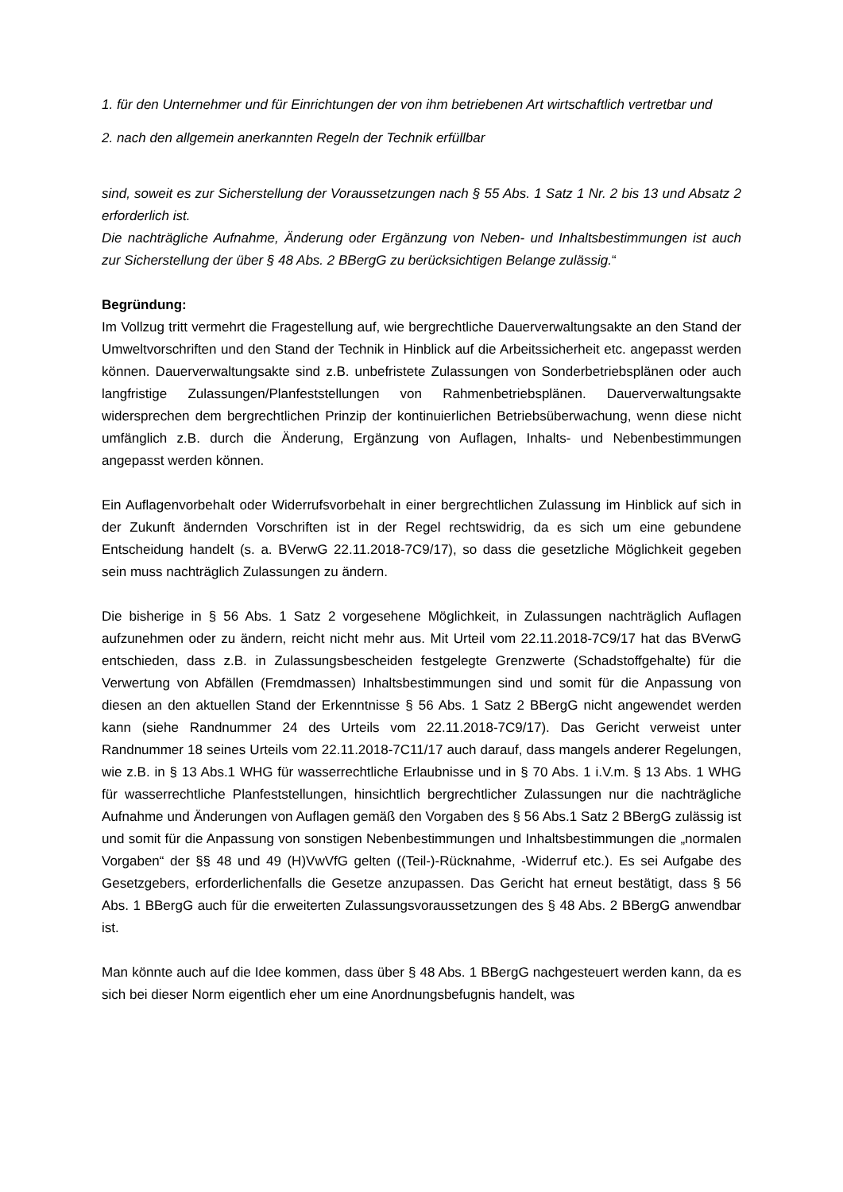1. für den Unternehmer und für Einrichtungen der von ihm betriebenen Art wirtschaftlich vertretbar und
2. nach den allgemein anerkannten Regeln der Technik erfüllbar
sind, soweit es zur Sicherstellung der Voraussetzungen nach § 55 Abs. 1 Satz 1 Nr. 2 bis 13 und Absatz 2 erforderlich ist.
Die nachträgliche Aufnahme, Änderung oder Ergänzung von Neben- und Inhaltsbestimmungen ist auch zur Sicherstellung der über § 48 Abs. 2 BBergG zu berücksichtigen Belange zulässig.“
Begründung:
Im Vollzug tritt vermehrt die Fragestellung auf, wie bergrechtliche Dauerverwaltungsakte an den Stand der Umweltvorschriften und den Stand der Technik in Hinblick auf die Arbeitssicherheit etc. angepasst werden können. Dauerverwaltungsakte sind z.B. unbefristete Zulassungen von Sonderbetriebsplänen oder auch langfristige Zulassungen/Planfeststellungen von Rahmenbetriebsplänen. Dauerverwaltungsakte widersprechen dem bergrechtlichen Prinzip der kontinuierlichen Betriebsüberwachung, wenn diese nicht umfänglich z.B. durch die Änderung, Ergänzung von Auflagen, Inhalts- und Nebenbestimmungen angepasst werden können.
Ein Auflagenvorbehalt oder Widerrufsvorbehalt in einer bergrechtlichen Zulassung im Hinblick auf sich in der Zukunft ändernden Vorschriften ist in der Regel rechtswidrig, da es sich um eine gebundene Entscheidung handelt (s. a. BVerwG 22.11.2018-7C9/17), so dass die gesetzliche Möglichkeit gegeben sein muss nachträglich Zulassungen zu ändern.
Die bisherige in § 56 Abs. 1 Satz 2 vorgesehene Möglichkeit, in Zulassungen nachträglich Auflagen aufzunehmen oder zu ändern, reicht nicht mehr aus. Mit Urteil vom 22.11.2018-7C9/17 hat das BVerwG entschieden, dass z.B. in Zulassungsbescheiden festgelegte Grenzwerte (Schadstoffgehalte) für die Verwertung von Abfällen (Fremdmassen) Inhaltsbestimmungen sind und somit für die Anpassung von diesen an den aktuellen Stand der Erkenntnisse § 56 Abs. 1 Satz 2 BBergG nicht angewendet werden kann (siehe Randnummer 24 des Urteils vom 22.11.2018-7C9/17). Das Gericht verweist unter Randnummer 18 seines Urteils vom 22.11.2018-7C11/17 auch darauf, dass mangels anderer Regelungen, wie z.B. in § 13 Abs.1 WHG für wasserrechtliche Erlaubnisse und in § 70 Abs. 1 i.V.m. § 13 Abs. 1 WHG für wasserrechtliche Planfeststellungen, hinsichtlich bergrechtlicher Zulassungen nur die nachträgliche Aufnahme und Änderungen von Auflagen gemäß den Vorgaben des § 56 Abs.1 Satz 2 BBergG zulässig ist und somit für die Anpassung von sonstigen Nebenbestimmungen und Inhaltsbestimmungen die „normalen Vorgaben“ der §§ 48 und 49 (H)VwVfG gelten ((Teil-)-Rücknahme, -Widerruf etc.). Es sei Aufgabe des Gesetzgebers, erforderlichenfalls die Gesetze anzupassen. Das Gericht hat erneut bestätigt, dass § 56 Abs. 1 BBergG auch für die erweiterten Zulassungsvoraussetzungen des § 48 Abs. 2 BBergG anwendbar ist.
Man könnte auch auf die Idee kommen, dass über § 48 Abs. 1 BBergG nachgesteuert werden kann, da es sich bei dieser Norm eigentlich eher um eine Anordnungsbefugnis handelt, was